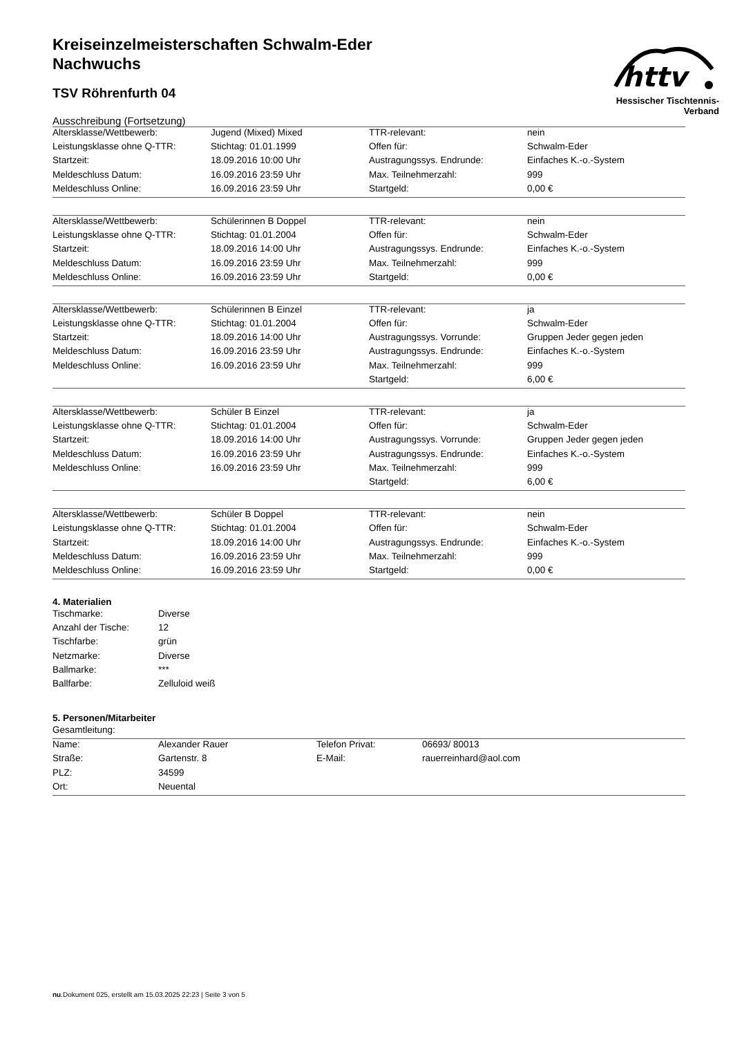httv
Hessischer Tischtennis-Verband
Kreiseinzelmeisterschaften Schwalm-Eder
Nachwuchs
TSV Röhrenfurth 04
Ausschreibung (Fortsetzung)
| Altersklasse/Wettbewerb: | Jugend (Mixed) Mixed | TTR-relevant: | nein |
| Leistungsklasse ohne Q-TTR: | Stichtag: 01.01.1999 | Offen für: | Schwalm-Eder |
| Startzeit: | 18.09.2016 10:00 Uhr | Austragungssys. Endrunde: | Einfaches K.-o.-System |
| Meldeschluss Datum: | 16.09.2016 23:59 Uhr | Max. Teilnehmerzahl: | 999 |
| Meldeschluss Online: | 16.09.2016 23:59 Uhr | Startgeld: | 0,00 € |
| Altersklasse/Wettbewerb: | Schülerinnen B Doppel | TTR-relevant: | nein |
| Leistungsklasse ohne Q-TTR: | Stichtag: 01.01.2004 | Offen für: | Schwalm-Eder |
| Startzeit: | 18.09.2016 14:00 Uhr | Austragungssys. Endrunde: | Einfaches K.-o.-System |
| Meldeschluss Datum: | 16.09.2016 23:59 Uhr | Max. Teilnehmerzahl: | 999 |
| Meldeschluss Online: | 16.09.2016 23:59 Uhr | Startgeld: | 0,00 € |
| Altersklasse/Wettbewerb: | Schülerinnen B Einzel | TTR-relevant: | ja |
| Leistungsklasse ohne Q-TTR: | Stichtag: 01.01.2004 | Offen für: | Schwalm-Eder |
| Startzeit: | 18.09.2016 14:00 Uhr | Austragungssys. Vorrunde: | Gruppen Jeder gegen jeden |
| Meldeschluss Datum: | 16.09.2016 23:59 Uhr | Austragungssys. Endrunde: | Einfaches K.-o.-System |
| Meldeschluss Online: | 16.09.2016 23:59 Uhr | Max. Teilnehmerzahl: | 999 |
| | | Startgeld: | 6,00 € |
| Altersklasse/Wettbewerb: | Schüler B Einzel | TTR-relevant: | ja |
| Leistungsklasse ohne Q-TTR: | Stichtag: 01.01.2004 | Offen für: | Schwalm-Eder |
| Startzeit: | 18.09.2016 14:00 Uhr | Austragungssys. Vorrunde: | Gruppen Jeder gegen jeden |
| Meldeschluss Datum: | 16.09.2016 23:59 Uhr | Austragungssys. Endrunde: | Einfaches K.-o.-System |
| Meldeschluss Online: | 16.09.2016 23:59 Uhr | Max. Teilnehmerzahl: | 999 |
| | | Startgeld: | 6,00 € |
| Altersklasse/Wettbewerb: | Schüler B Doppel | TTR-relevant: | nein |
| Leistungsklasse ohne Q-TTR: | Stichtag: 01.01.2004 | Offen für: | Schwalm-Eder |
| Startzeit: | 18.09.2016 14:00 Uhr | Austragungssys. Endrunde: | Einfaches K.-o.-System |
| Meldeschluss Datum: | 16.09.2016 23:59 Uhr | Max. Teilnehmerzahl: | 999 |
| Meldeschluss Online: | 16.09.2016 23:59 Uhr | Startgeld: | 0,00 € |
4. Materialien
| Tischmarke: | Diverse |
| Anzahl der Tische: | 12 |
| Tischfarbe: | grün |
| Netzmarke: | Diverse |
| Ballmarke: | *** |
| Ballfarbe: | Zelluloid weiß |
5. Personen/Mitarbeiter
Gesamtleitung:
| Name: | Alexander Rauer | Telefon Privat: | 06693/ 80013 |
| Straße: | Gartenstr. 8 | E-Mail: | rauerreinhard@aol.com |
| PLZ: | 34599 | | |
| Ort: | Neuental | | |
nu.Dokument 025, erstellt am 15.03.2025 22:23 | Seite 3 von 5